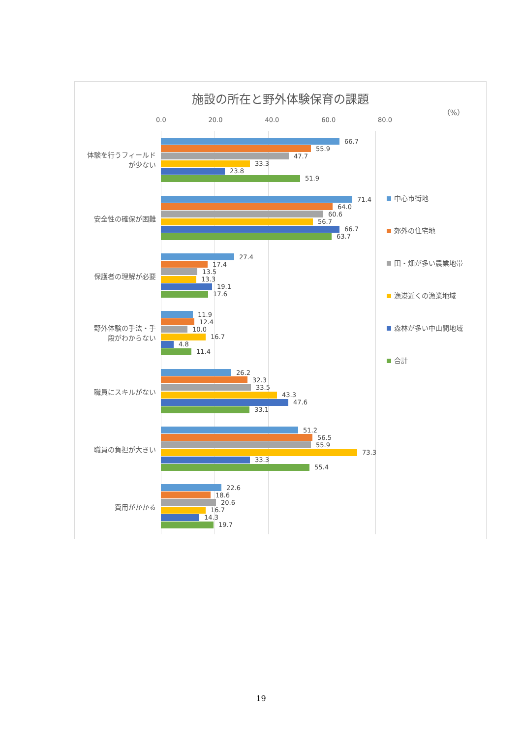施設の所在と野外体験保育の課題
（%）
0.0 20.0 40.0 60.0 80.0
体験を行うフィールド
が少ない
66.7
55.9
47.7
33.3
23.8
51.9
安全性の確保が困難
71.4
64.0
60.6
56.7
66.7
63.7
保護者の理解が必要
27.4
17.4
13.5
13.3
19.1
17.6
野外体験の手法・手
段がわからない
11.9
12.4
10.0
16.7
4.8
11.4
職員にスキルがない
26.2
32.3
33.5
43.3
47.6
33.1
職員の負担が大きい
51.2
56.5
55.9
73.3
33.3
55.4
費用がかかる
22.6
18.6
20.6
16.7
14.3
19.7
中心市街地
郊外の住宅地
田・畑が多い農業地帯
漁港近くの漁業地域
森林が多い中山間地域
合計
19